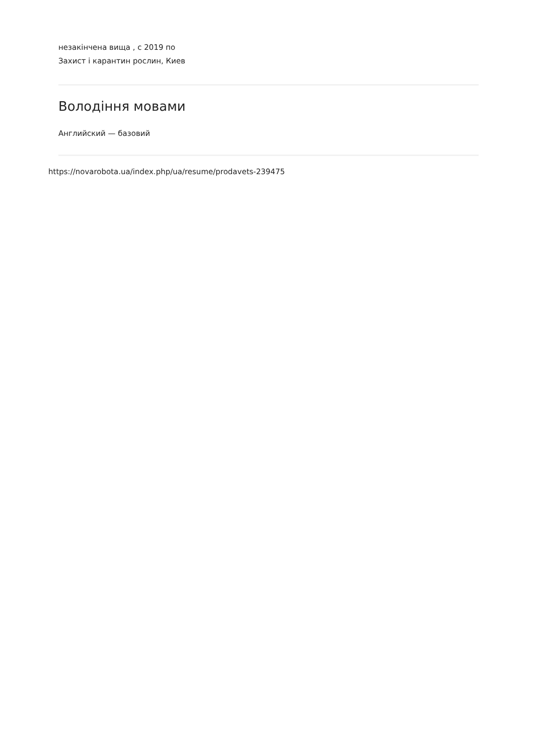незакінчена вища , с 2019 по
Захист і карантин рослин, Киев
Володіння мовами
Английский — базовий
https://novarobota.ua/index.php/ua/resume/prodavets-239475